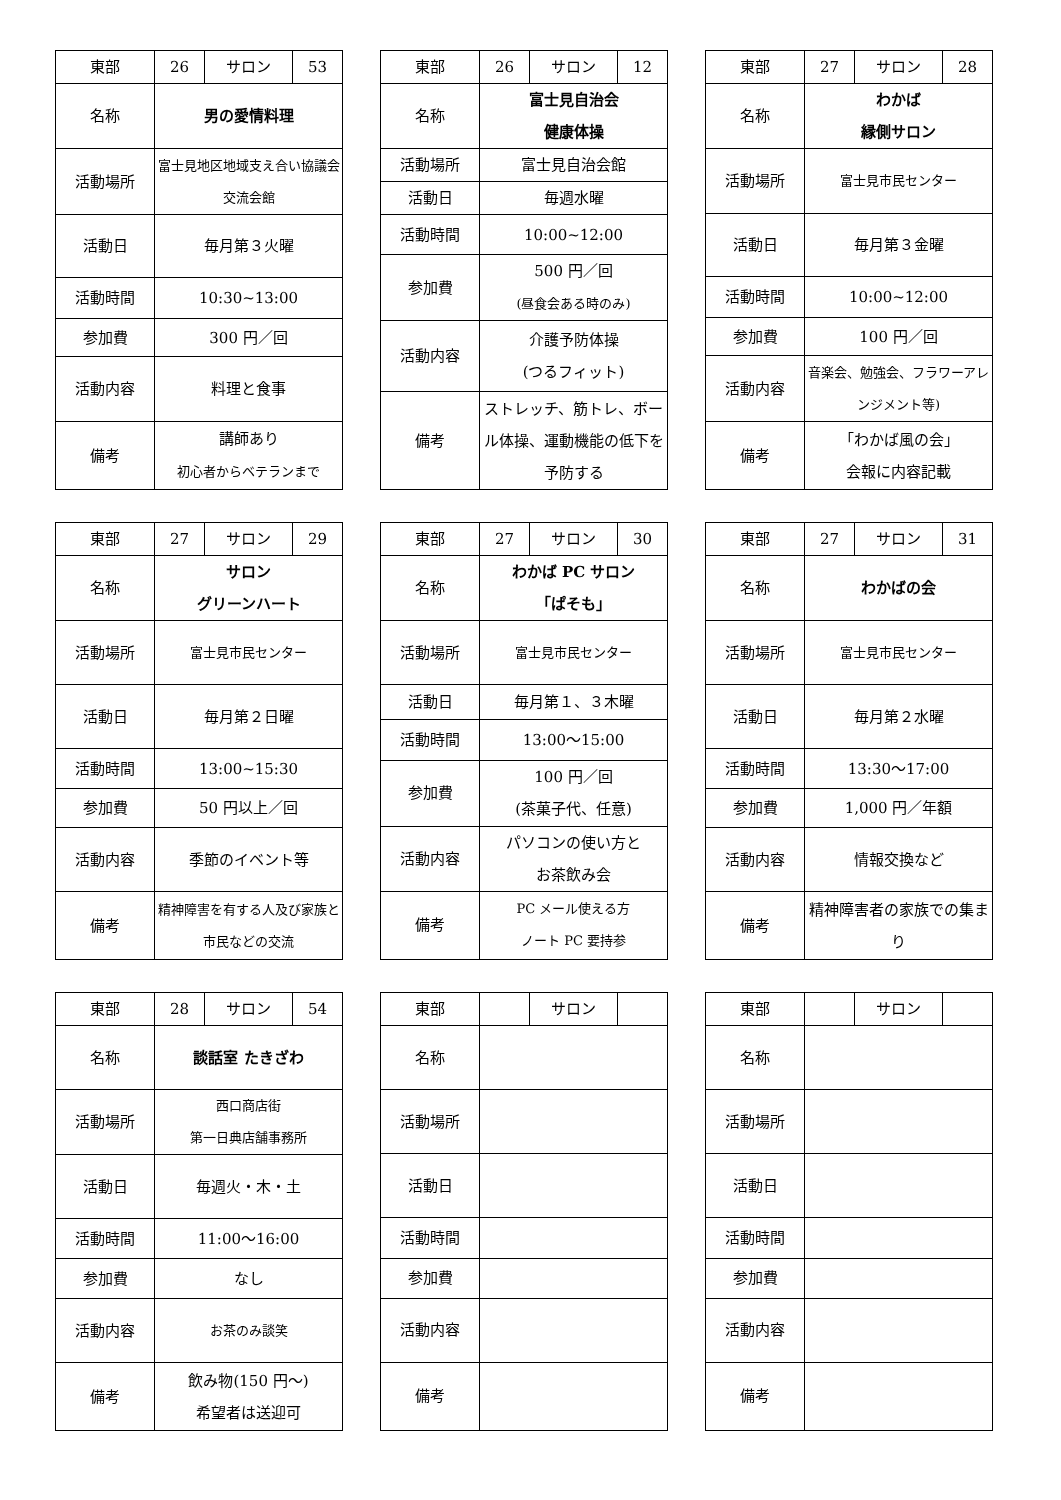| 東部 | 26 | サロン | 53 |
| 名称 | 男の愛情料理 | | |
| 活動場所 | 富士見地区地域支え合い協議会 交流会館 | | |
| 活動日 | 毎月第３火曜 | | |
| 活動時間 | 10:30~13:00 | | |
| 参加費 | 300 円／回 | | |
| 活動内容 | 料理と食事 | | |
| 備考 | 講師あり 初心者からベテランまで | | |
| 東部 | 26 | サロン | 12 |
| 名称 | 富士見自治会 健康体操 | | |
| 活動場所 | 富士見自治会館 | | |
| 活動日 | 毎週水曜 | | |
| 活動時間 | 10:00~12:00 | | |
| 参加費 | 500 円／回 (昼食会ある時のみ) | | |
| 活動内容 | 介護予防体操 (つるフィット) | | |
| 備考 | ストレッチ、筋トレ、ボール体操、運動機能の低下を予防する | | |
| 東部 | 27 | サロン | 28 |
| 名称 | わかば 縁側サロン | | |
| 活動場所 | 富士見市民センター | | |
| 活動日 | 毎月第３金曜 | | |
| 活動時間 | 10:00~12:00 | | |
| 参加費 | 100 円／回 | | |
| 活動内容 | 音楽会、勉強会、フラワーアレンジメント等) | | |
| 備考 | 「わかば風の会」 会報に内容記載 | | |
| 東部 | 27 | サロン | 29 |
| 名称 | サロン グリーンハート | | |
| 活動場所 | 富士見市民センター | | |
| 活動日 | 毎月第２日曜 | | |
| 活動時間 | 13:00~15:30 | | |
| 参加費 | 50 円以上／回 | | |
| 活動内容 | 季節のイベント等 | | |
| 備考 | 精神障害を有する人及び家族と市民などの交流 | | |
| 東部 | 27 | サロン | 30 |
| 名称 | わかば PC サロン 「ぱそも」 | | |
| 活動場所 | 富士見市民センター | | |
| 活動日 | 毎月第１、３木曜 | | |
| 活動時間 | 13:00～15:00 | | |
| 参加費 | 100 円／回 (茶菓子代、任意) | | |
| 活動内容 | パソコンの使い方と お茶飲み会 | | |
| 備考 | PC メール使える方 ノート PC 要持参 | | |
| 東部 | 27 | サロン | 31 |
| 名称 | わかばの会 | | |
| 活動場所 | 富士見市民センター | | |
| 活動日 | 毎月第２水曜 | | |
| 活動時間 | 13:30～17:00 | | |
| 参加費 | 1,000 円／年額 | | |
| 活動内容 | 情報交換など | | |
| 備考 | 精神障害者の家族での集まり | | |
| 東部 | 28 | サロン | 54 |
| 名称 | 談話室 たきざわ | | |
| 活動場所 | 西口商店街 第一日典店舗事務所 | | |
| 活動日 | 毎週火・木・土 | | |
| 活動時間 | 11:00～16:00 | | |
| 参加費 | なし | | |
| 活動内容 | お茶のみ談笑 | | |
| 備考 | 飲み物(150 円～) 希望者は送迎可 | | |
| 東部 | | サロン | |
| 名称 | | | |
| 活動場所 | | | |
| 活動日 | | | |
| 活動時間 | | | |
| 参加費 | | | |
| 活動内容 | | | |
| 備考 | | | |
| 東部 | | サロン | |
| 名称 | | | |
| 活動場所 | | | |
| 活動日 | | | |
| 活動時間 | | | |
| 参加費 | | | |
| 活動内容 | | | |
| 備考 | | | |